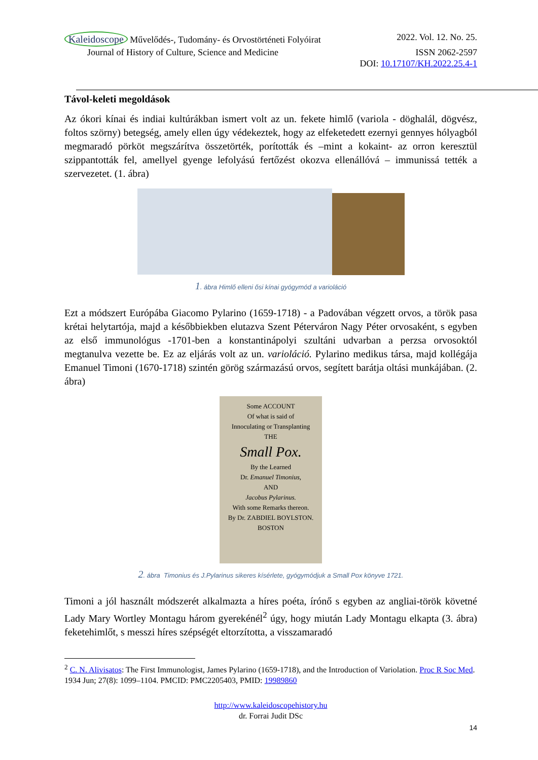Kaleidoscope Művelődés-, Tudomány- és Orvostörténeti Folyóirat 2022. Vol. 12. No. 25.
Journal of History of Culture, Science and Medicine ISSN 2062-2597
DOI: 10.17107/KH.2022.25.4-1
Távol-keleti megoldások
Az ókori kínai és indiai kultúrákban ismert volt az un. fekete himlő (variola - döghalál, dögvész, foltos szörny) betegség, amely ellen úgy védekeztek, hogy az elfeketedett ezernyi gennyes hólyagból megmaradó pörköt megszárítva összetörték, porították és –mint a kokaint- az orron keresztül szippantották fel, amellyel gyenge lefolyású fertőzést okozva ellenállóvá – immunissá tették a szervezetet. (1. ábra)
1. ábra Himlő elleni ősi kínai gyógymód a varioláció
Ezt a módszert Európába Giacomo Pylarino (1659-1718) - a Padovában végzett orvos, a török pasa krétai helytartója, majd a későbbiekben elutazva Szent Péterváron Nagy Péter orvosaként, s egyben az első immunológus -1701-ben a konstantinápolyi szultáni udvarban a perzsa orvosoktól megtanulva vezette be. Ez az eljárás volt az un. varioláció. Pylarino medikus társa, majd kollégája Emanuel Timoni (1670-1718) szintén görög származású orvos, segített barátja oltási munkájában. (2. ábra)
Some ACCOUNT
Of what is said of
Innoculating or Transplanting
THE
Small Pox.
By the Learned
Dr. Emanuel Timonius,
AND
Jacobus Pylarinus.
With some Remarks thereon.
By Dr. ZABDIEL BOYLSTON.
BOSTON
2. ábra Timonius és J.Pylarinus sikeres kísérlete, gyógymódjuk a Small Pox könyve 1721.
Timoni a jól használt módszerét alkalmazta a híres poéta, írónő s egyben az angliai-török követné Lady Mary Wortley Montagu három gyerekénél<sup>2</sup> úgy, hogy miután Lady Montagu elkapta (3. ábra) feketehimlőt, s messzi híres szépségét eltorzította, a visszamaradó
<sup>2</sup> C. N. Alivisatos: The First Immunologist, James Pylarino (1659-1718), and the Introduction of Variolation. Proc R Soc Med. 1934 Jun; 27(8): 1099–1104. PMCID: PMC2205403, PMID: 19989860
http://www.kaleidoscopehistory.hu
dr. Forrai Judit DSc
14